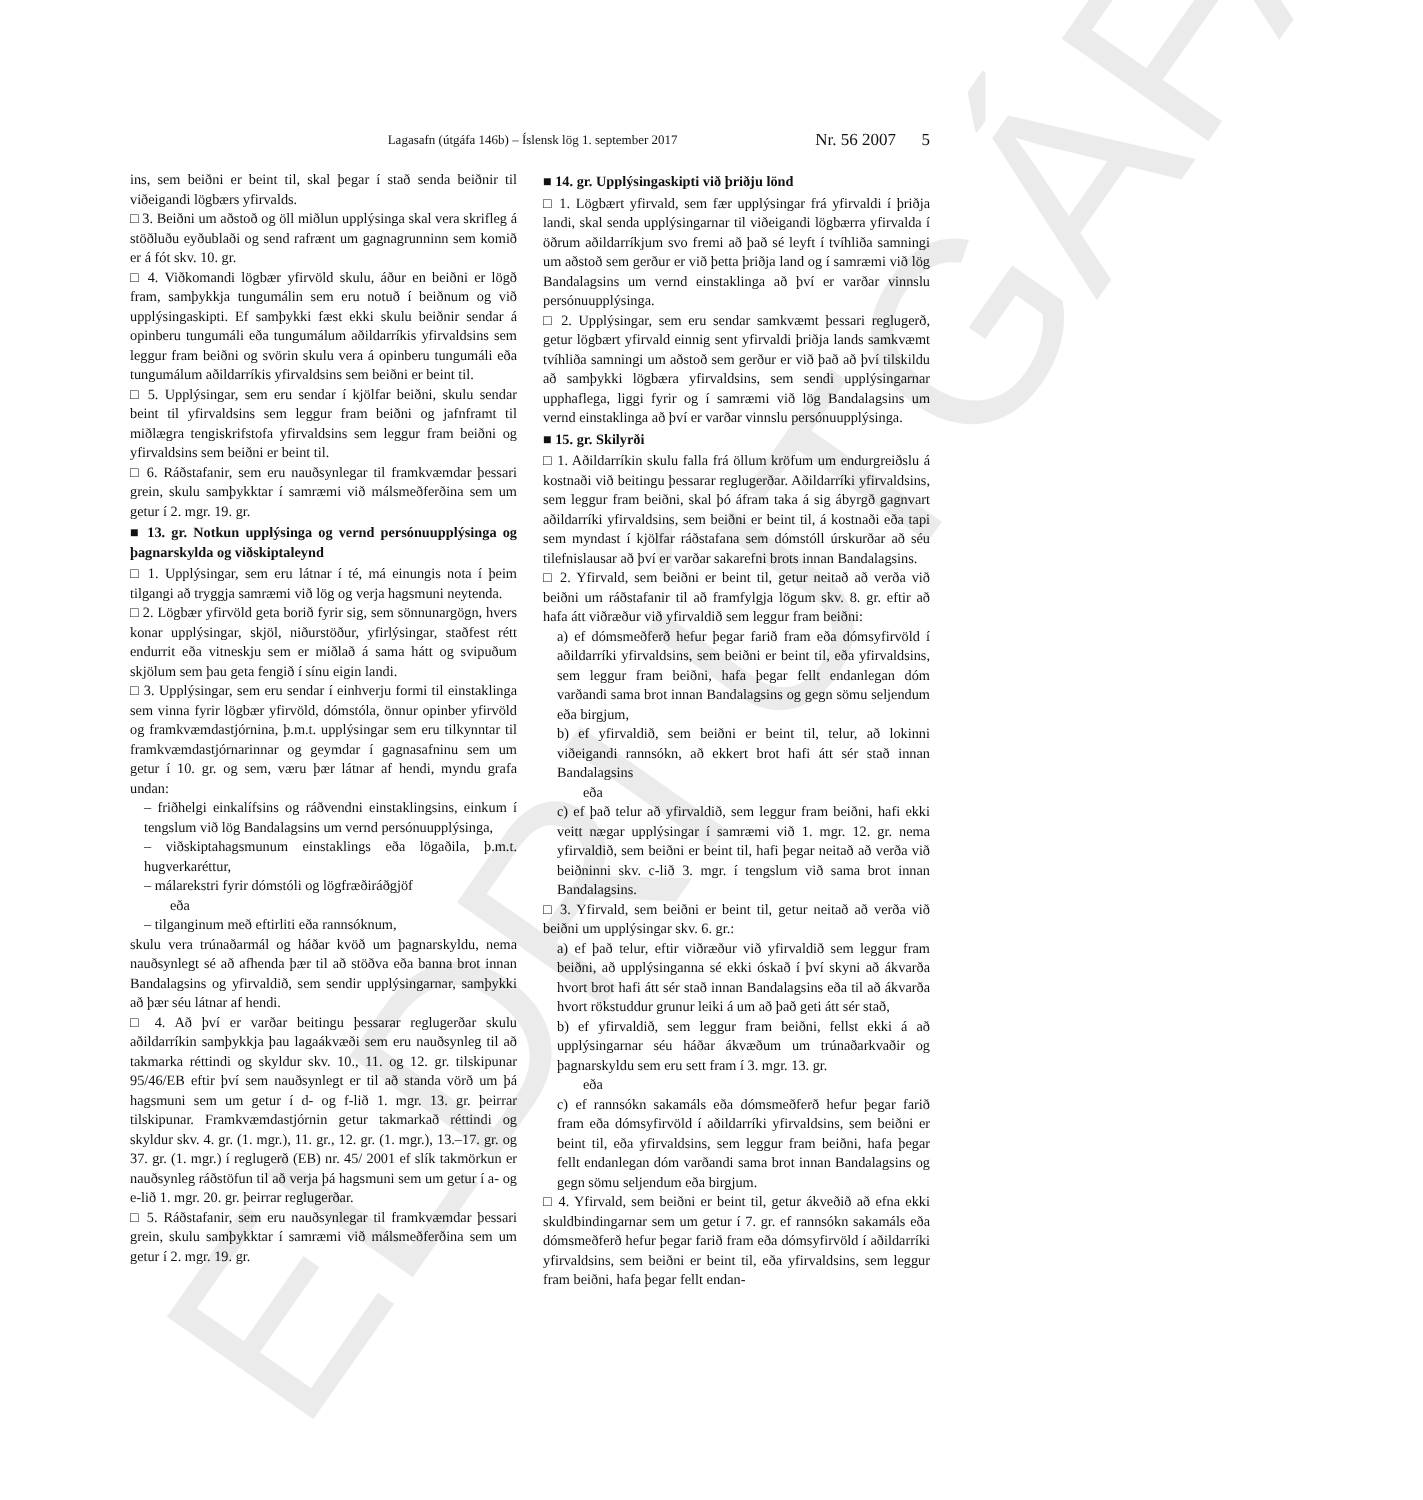ELDRI ÚTGÁFA
Lagasafn (útgáfa 146b) – Íslensk lög 1. september 2017 Nr. 56 2007 5
ins, sem beiðni er beint til, skal þegar í stað senda beiðnir til viðeigandi lögbærs yfirvalds.
□ 3. Beiðni um aðstoð og öll miðlun upplýsinga skal vera skrifleg á stöðluðu eyðublaði og send rafrænt um gagnagrunninn sem komið er á fót skv. 10. gr.
□ 4. Viðkomandi lögbær yfirvöld skulu, áður en beiðni er lögð fram, samþykkja tungumálin sem eru notuð í beiðnum og við upplýsingaskipti. Ef samþykki fæst ekki skulu beiðnir sendar á opinberu tungumáli eða tungumálum aðildarríkis yfirvaldsins sem leggur fram beiðni og svörin skulu vera á opinberu tungumáli eða tungumálum aðildarríkis yfirvaldsins sem beiðni er beint til.
□ 5. Upplýsingar, sem eru sendar í kjölfar beiðni, skulu sendar beint til yfirvaldsins sem leggur fram beiðni og jafnframt til miðlægra tengiskrifstofa yfirvaldsins sem leggur fram beiðni og yfirvaldsins sem beiðni er beint til.
□ 6. Ráðstafanir, sem eru nauðsynlegar til framkvæmdar þessari grein, skulu samþykktar í samræmi við málsmeðferðina sem um getur í 2. mgr. 19. gr.
■ 13. gr. Notkun upplýsinga og vernd persónuupplýsinga og þagnarskylda og viðskiptaleynd
□ 1. Upplýsingar, sem eru látnar í té, má einungis nota í þeim tilgangi að tryggja samræmi við lög og verja hagsmuni neytenda.
□ 2. Lögbær yfirvöld geta borið fyrir sig, sem sönnunargögn, hvers konar upplýsingar, skjöl, niðurstöður, yfirlýsingar, staðfest rétt endurrit eða vitneskju sem er miðlað á sama hátt og svipuðum skjölum sem þau geta fengið í sínu eigin landi.
□ 3. Upplýsingar, sem eru sendar í einhverju formi til einstaklinga sem vinna fyrir lögbær yfirvöld, dómstóla, önnur opinber yfirvöld og framkvæmdastjórnina, þ.m.t. upplýsingar sem eru tilkynntar til framkvæmdastjórnarinnar og geymdar í gagnasafninu sem um getur í 10. gr. og sem, væru þær látnar af hendi, myndu grafa undan:
– friðhelgi einkalífsins og ráðvendni einstaklingsins, einkum í tengslum við lög Bandalagsins um vernd persónuupplýsinga,
– viðskiptahagsmunum einstaklings eða lögaðila, þ.m.t. hugverkaréttur,
– málarekstri fyrir dómstóli og lögfræðiráðgjöf
eða
– tilganginum með eftirliti eða rannsóknum,
skulu vera trúnaðarmál og háðar kvöð um þagnarskyldu, nema nauðsynlegt sé að afhenda þær til að stöðva eða banna brot innan Bandalagsins og yfirvaldið, sem sendir upplýsingarnar, samþykki að þær séu látnar af hendi.
□ 4. Að því er varðar beitingu þessarar reglugerðar skulu aðildarríkin samþykkja þau lagaákvæði sem eru nauðsynleg til að takmarka réttindi og skyldur skv. 10., 11. og 12. gr. tilskipunar 95/46/EB eftir því sem nauðsynlegt er til að standa vörð um þá hagsmuni sem um getur í d- og f-lið 1. mgr. 13. gr. þeirrar tilskipunar. Framkvæmdastjórnin getur takmarkað réttindi og skyldur skv. 4. gr. (1. mgr.), 11. gr., 12. gr. (1. mgr.), 13.–17. gr. og 37. gr. (1. mgr.) í reglugerð (EB) nr. 45/ 2001 ef slík takmörkun er nauðsynleg ráðstöfun til að verja þá hagsmuni sem um getur í a- og e-lið 1. mgr. 20. gr. þeirrar reglugerðar.
□ 5. Ráðstafanir, sem eru nauðsynlegar til framkvæmdar þessari grein, skulu samþykktar í samræmi við málsmeðferðina sem um getur í 2. mgr. 19. gr.
■ 14. gr. Upplýsingaskipti við þriðju lönd
□ 1. Lögbært yfirvald, sem fær upplýsingar frá yfirvaldi í þriðja landi, skal senda upplýsingarnar til viðeigandi lögbærra yfirvalda í öðrum aðildarríkjum svo fremi að það sé leyft í tvíhliða samningi um aðstoð sem gerður er við þetta þriðja land og í samræmi við lög Bandalagsins um vernd einstaklinga að því er varðar vinnslu persónuupplýsinga.
□ 2. Upplýsingar, sem eru sendar samkvæmt þessari reglugerð, getur lögbært yfirvald einnig sent yfirvaldi þriðja lands samkvæmt tvíhliða samningi um aðstoð sem gerður er við það að því tilskildu að samþykki lögbæra yfirvaldsins, sem sendi upplýsingarnar upphaflega, liggi fyrir og í samræmi við lög Bandalagsins um vernd einstaklinga að því er varðar vinnslu persónuupplýsinga.
■ 15. gr. Skilyrði
□ 1. Aðildarríkin skulu falla frá öllum kröfum um endurgreiðslu á kostnaði við beitingu þessarar reglugerðar. Aðildarríki yfirvaldsins, sem leggur fram beiðni, skal þó áfram taka á sig ábyrgð gagnvart aðildarríki yfirvaldsins, sem beiðni er beint til, á kostnaði eða tapi sem myndast í kjölfar ráðstafana sem dómstóll úrskurðar að séu tilefnislausar að því er varðar sakarefni brots innan Bandalagsins.
□ 2. Yfirvald, sem beiðni er beint til, getur neitað að verða við beiðni um ráðstafanir til að framfylgja lögum skv. 8. gr. eftir að hafa átt viðræður við yfirvaldið sem leggur fram beiðni:
a) ef dómsmeðferð hefur þegar farið fram eða dómsyfirvöld í aðildarríki yfirvaldsins, sem beiðni er beint til, eða yfirvaldsins, sem leggur fram beiðni, hafa þegar fellt endanlegan dóm varðandi sama brot innan Bandalagsins og gegn sömu seljendum eða birgjum,
b) ef yfirvaldið, sem beiðni er beint til, telur, að lokinni viðeigandi rannsókn, að ekkert brot hafi átt sér stað innan Bandalagsins
eða
c) ef það telur að yfirvaldið, sem leggur fram beiðni, hafi ekki veitt nægar upplýsingar í samræmi við 1. mgr. 12. gr. nema yfirvaldið, sem beiðni er beint til, hafi þegar neitað að verða við beiðninni skv. c-lið 3. mgr. í tengslum við sama brot innan Bandalagsins.
□ 3. Yfirvald, sem beiðni er beint til, getur neitað að verða við beiðni um upplýsingar skv. 6. gr.:
a) ef það telur, eftir viðræður við yfirvaldið sem leggur fram beiðni, að upplýsinganna sé ekki óskað í því skyni að ákvarða hvort brot hafi átt sér stað innan Bandalagsins eða til að ákvarða hvort rökstuddur grunur leiki á um að það geti átt sér stað,
b) ef yfirvaldið, sem leggur fram beiðni, fellst ekki á að upplýsingarnar séu háðar ákvæðum um trúnaðarkvaðir og þagnarskyldu sem eru sett fram í 3. mgr. 13. gr.
eða
c) ef rannsókn sakamáls eða dómsmeðferð hefur þegar farið fram eða dómsyfirvöld í aðildarríki yfirvaldsins, sem beiðni er beint til, eða yfirvaldsins, sem leggur fram beiðni, hafa þegar fellt endanlegan dóm varðandi sama brot innan Bandalagsins og gegn sömu seljendum eða birgjum.
□ 4. Yfirvald, sem beiðni er beint til, getur ákveðið að efna ekki skuldbindingarnar sem um getur í 7. gr. ef rannsókn sakamáls eða dómsmeðferð hefur þegar farið fram eða dómsyfirvöld í aðildarríki yfirvaldsins, sem beiðni er beint til, eða yfirvaldsins, sem leggur fram beiðni, hafa þegar fellt endan-